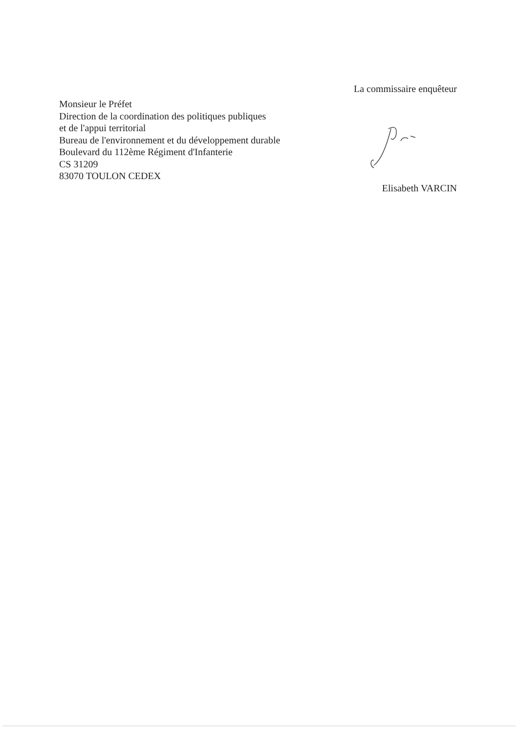Monsieur le Préfet
Direction de la coordination des politiques publiques
et de l'appui territorial
Bureau de l'environnement et du développement durable
Boulevard du 112ème Régiment d'Infanterie
CS 31209
83070 TOULON CEDEX
La commissaire enquêteur Elisabeth VARCIN